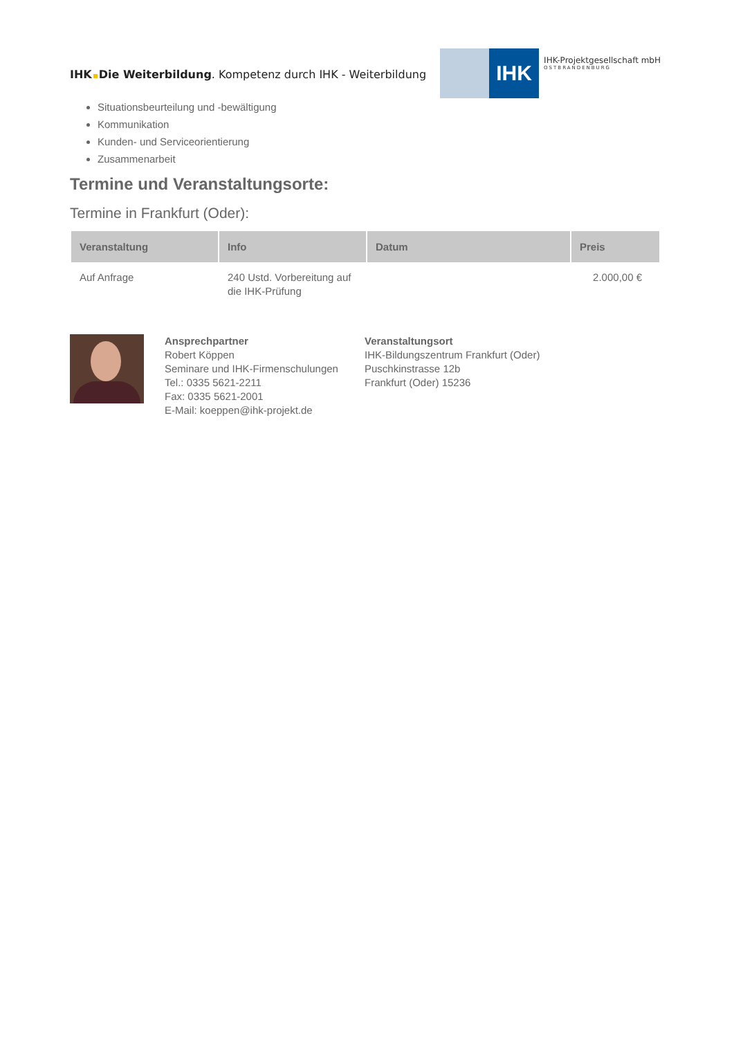IHK Die Weiterbildung. Kompetenz durch IHK - Weiterbildung
IHK
IHK-Projektgesellschaft mbH
OSTBRANDENBURG
Situationsbeurteilung und -bewältigung
Kommunikation
Kunden- und Serviceorientierung
Zusammenarbeit
Termine und Veranstaltungsorte:
Termine in Frankfurt (Oder):
| Veranstaltung | Info | Datum | Preis |
| --- | --- | --- | --- |
| Auf Anfrage | 240 Ustd. Vorbereitung auf die IHK-Prüfung | | 2.000,00 € |
Ansprechpartner
Robert Köppen
Seminare und IHK-Firmenschulungen
Tel.: 0335 5621-2211
Fax: 0335 5621-2001
E-Mail: koeppen@ihk-projekt.de
Veranstaltungsort
IHK-Bildungszentrum Frankfurt (Oder)
Puschkinstrasse 12b
Frankfurt (Oder) 15236